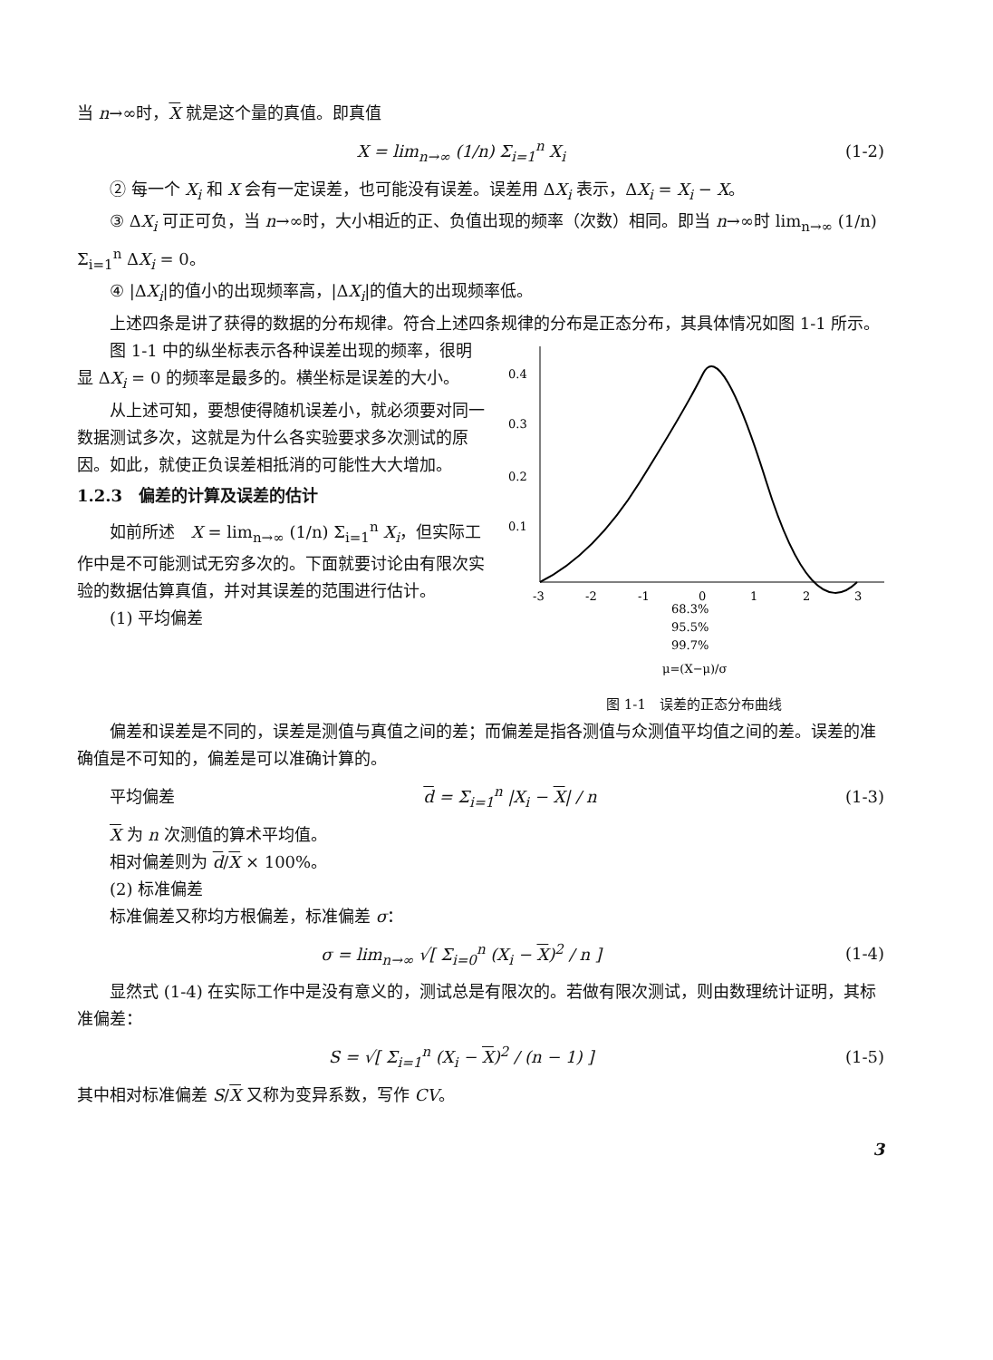当 n→∞时，X 就是这个量的真值。即真值
X = lim<sub>n→∞</sub> (1/n) Σ<sub>i=1</sub><sup>n</sup> X<sub>i</sub> (1-2)
② 每一个 X<sub>i</sub> 和 X 会有一定误差，也可能没有误差。误差用 ΔX<sub>i</sub> 表示，ΔX<sub>i</sub> = X<sub>i</sub> − X。
③ ΔX<sub>i</sub> 可正可负，当 n→∞时，大小相近的正、负值出现的频率（次数）相同。即当 n→∞时 lim<sub>n→∞</sub> (1/n) Σ<sub>i=1</sub><sup>n</sup> ΔX<sub>i</sub> = 0。
④ |ΔX<sub>i</sub>|的值小的出现频率高，|ΔX<sub>i</sub>|的值大的出现频率低。
上述四条是讲了获得的数据的分布规律。符合上述四条规律的分布是正态分布，其具体情况如图 1-1 所示。
图 1-1 中的纵坐标表示各种误差出现的频率，很明显 ΔX<sub>i</sub> = 0 的频率是最多的。横坐标是误差的大小。
从上述可知，要想使得随机误差小，就必须要对同一数据测试多次，这就是为什么各实验要求多次测试的原因。如此，就使正负误差相抵消的可能性大大增加。
1.2.3　偏差的计算及误差的估计
如前所述　X = lim<sub>n→∞</sub> (1/n) Σ<sub>i=1</sub><sup>n</sup> X<sub>i</sub>，但实际工作中是不可能测试无穷多次的。下面就要讨论由有限次实验的数据估算真值，并对其误差的范围进行估计。
(1) 平均偏差
0.4
0.3
0.2
0.1
-3
-2
-1
0
1
2
3
68.3%
95.5%
99.7%
μ=(X−μ)/σ
图 1-1　误差的正态分布曲线
偏差和误差是不同的，误差是测值与真值之间的差；而偏差是指各测值与众测值平均值之间的差。误差的准确值是不可知的，偏差是可以准确计算的。
平均偏差 d = Σ<sub>i=1</sub><sup>n</sup> |X<sub>i</sub> − X| / n (1-3)
X 为 n 次测值的算术平均值。
相对偏差则为 d/X × 100%。
(2) 标准偏差
标准偏差又称均方根偏差，标准偏差 σ：
σ = lim<sub>n→∞</sub> √[ Σ<sub>i=0</sub><sup>n</sup> (X<sub>i</sub> − X)<sup>2</sup> / n ] (1-4)
显然式 (1-4) 在实际工作中是没有意义的，测试总是有限次的。若做有限次测试，则由数理统计证明，其标准偏差：
S = √[ Σ<sub>i=1</sub><sup>n</sup> (X<sub>i</sub> − X)<sup>2</sup> / (n − 1) ] (1-5)
其中相对标准偏差 S/X 又称为变异系数，写作 CV。
3